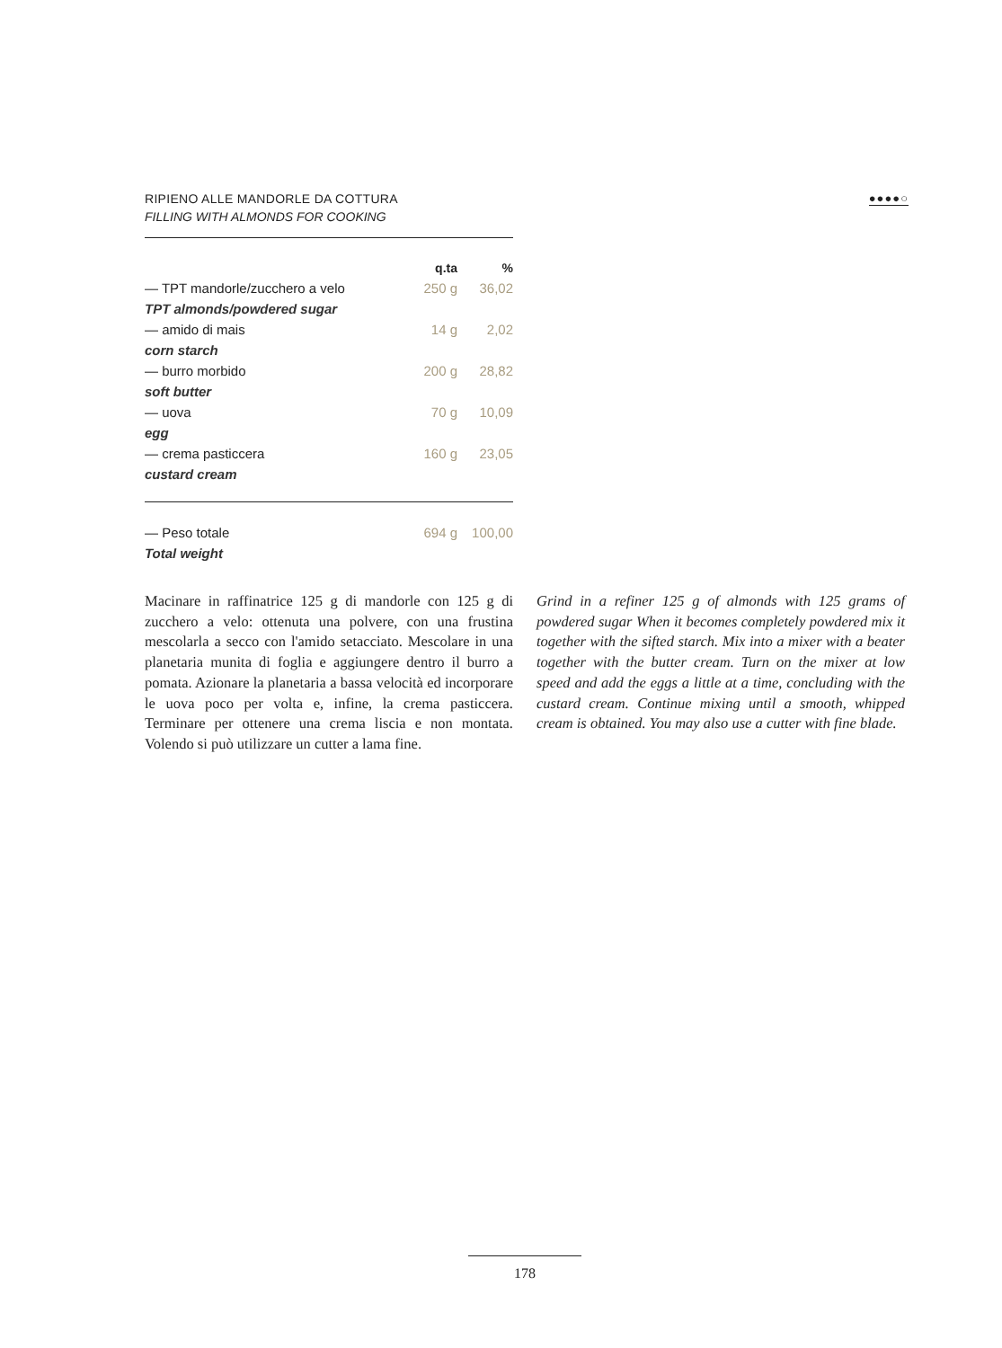RIPIENO ALLE MANDORLE DA COTTURA
FILLING WITH ALMONDS FOR COOKING
●●●●○
| | q.ta | % |
| --- | --- | --- |
| — TPT mandorle/zucchero a velo | 250 g | 36,02 |
| TPT almonds/powdered sugar | | |
| — amido di mais | 14 g | 2,02 |
| corn starch | | |
| — burro morbido | 200 g | 28,82 |
| soft butter | | |
| — uova | 70 g | 10,09 |
| egg | | |
| — crema pasticcera | 160 g | 23,05 |
| custard cream | | |
| — Peso totale | 694 g | 100,00 |
| Total weight | | |
Macinare in raffinatrice 125 g di mandorle con 125 g di zucchero a velo: ottenuta una polvere, con una frustina mescolarla a secco con l'amido setacciato. Mescolare in una planetaria munita di foglia e aggiungere dentro il burro a pomata. Azionare la planetaria a bassa velocità ed incorporare le uova poco per volta e, infine, la crema pasticcera. Terminare per ottenere una crema liscia e non montata. Volendo si può utilizzare un cutter a lama fine.
Grind in a refiner 125 g of almonds with 125 grams of powdered sugar When it becomes completely powdered mix it together with the sifted starch. Mix into a mixer with a beater together with the butter cream. Turn on the mixer at low speed and add the eggs a little at a time, concluding with the custard cream. Continue mixing until a smooth, whipped cream is obtained. You may also use a cutter with fine blade.
178